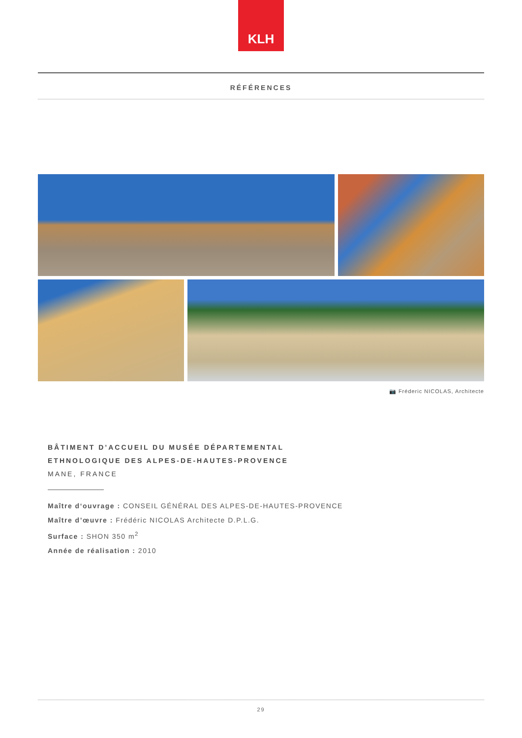KLH
RÉFÉRENCES
📷 Fréderic NICOLAS, Architecte
BÂTIMENT D’ACCUEIL DU MUSÉE DÉPARTEMENTAL
ETHNOLOGIQUE DES ALPES-DE-HAUTES-PROVENCE
MANE, FRANCE
Maître d‘ouvrage : CONSEIL GÉNÉRAL DES ALPES-DE-HAUTES-PROVENCE
Maître d’œuvre : Frédéric NICOLAS Architecte D.P.L.G.
Surface : SHON 350 m<sup>2</sup>
Année de réalisation : 2010
29